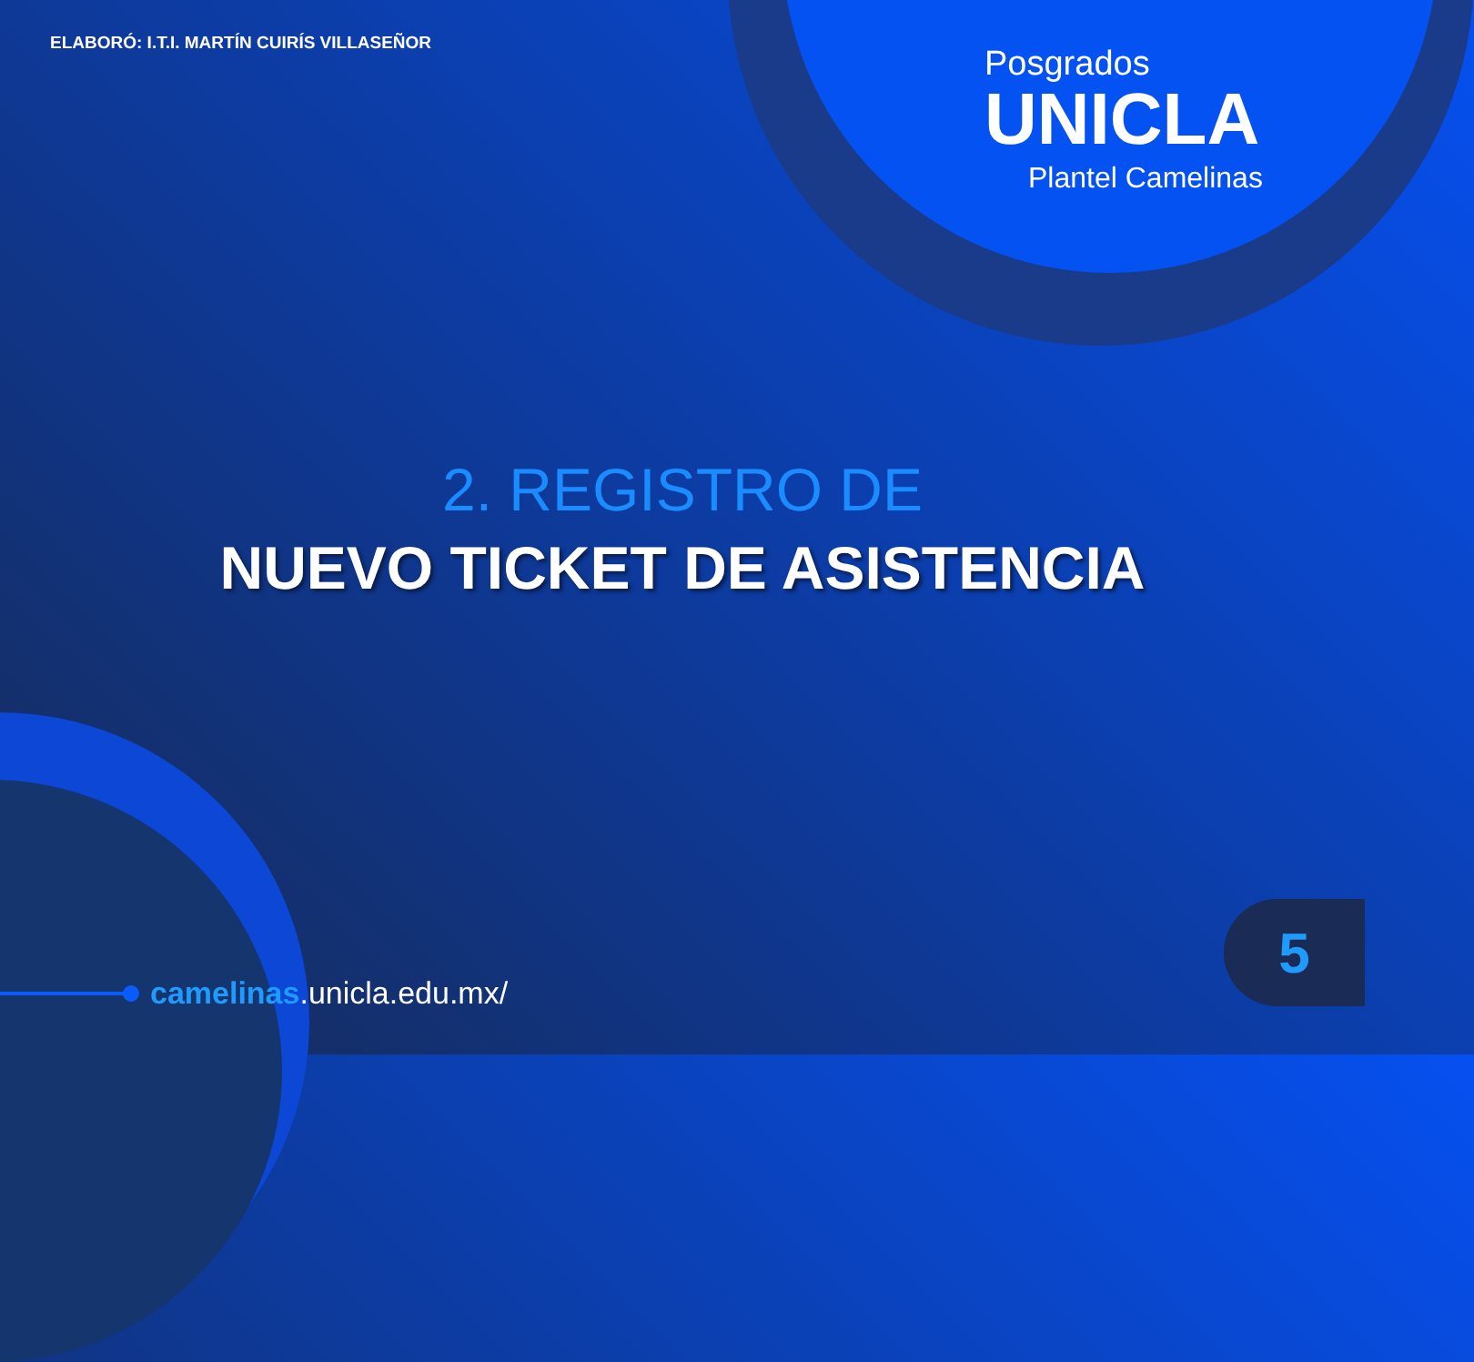ELABORÓ: I.T.I. MARTÍN CUIRÍS VILLASEÑOR
Posgrados
UNICLA
Plantel Camelinas
2. REGISTRO DE
NUEVO TICKET DE ASISTENCIA
camelinas.unicla.edu.mx/
5